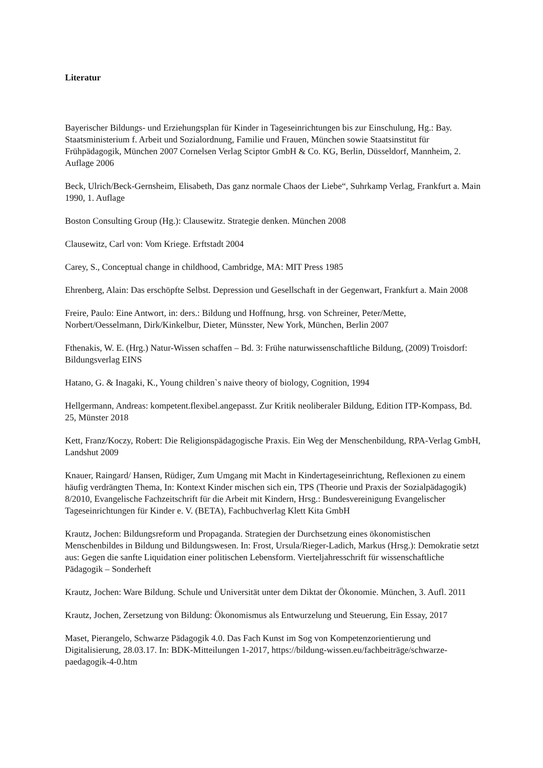Literatur
Bayerischer Bildungs- und Erziehungsplan für Kinder in Tageseinrichtungen bis zur Einschulung, Hg.: Bay. Staatsministerium f. Arbeit und Sozialordnung, Familie und Frauen, München sowie Staatsinstitut für Frühpädagogik, München 2007 Cornelsen Verlag Sciptor GmbH & Co. KG, Berlin, Düsseldorf, Mannheim, 2. Auflage 2006
Beck, Ulrich/Beck-Gernsheim, Elisabeth, Das ganz normale Chaos der Liebe“, Suhrkamp Verlag, Frankfurt a. Main 1990, 1. Auflage
Boston Consulting Group (Hg.): Clausewitz. Strategie denken. München 2008
Clausewitz, Carl von: Vom Kriege. Erftstadt 2004
Carey, S., Conceptual change in childhood, Cambridge, MA: MIT Press 1985
Ehrenberg, Alain: Das erschöpfte Selbst. Depression und Gesellschaft in der Gegenwart, Frankfurt a. Main 2008
Freire, Paulo: Eine Antwort, in: ders.: Bildung und Hoffnung, hrsg. von Schreiner, Peter/Mette, Norbert/Oesselmann, Dirk/Kinkelbur, Dieter, Münsster, New York, München, Berlin 2007
Fthenakis, W. E. (Hrg.) Natur-Wissen schaffen – Bd. 3: Frühe naturwissenschaftliche Bildung, (2009) Troisdorf: Bildungsverlag EINS
Hatano, G. & Inagaki, K., Young children`s naive theory of biology, Cognition, 1994
Hellgermann, Andreas: kompetent.flexibel.angepasst. Zur Kritik neoliberaler Bildung, Edition ITP-Kompass, Bd. 25, Münster 2018
Kett, Franz/Koczy, Robert: Die Religionspädagogische Praxis. Ein Weg der Menschenbildung, RPA-Verlag GmbH, Landshut 2009
Knauer, Raingard/ Hansen, Rüdiger, Zum Umgang mit Macht in Kindertageseinrichtung, Reflexionen zu einem häufig verdrängten Thema, In: Kontext Kinder mischen sich ein, TPS (Theorie und Praxis der Sozialpädagogik) 8/2010, Evangelische Fachzeitschrift für die Arbeit mit Kindern, Hrsg.: Bundesvereinigung Evangelischer Tageseinrichtungen für Kinder e. V. (BETA), Fachbuchverlag Klett Kita GmbH
Krautz, Jochen: Bildungsreform und Propaganda. Strategien der Durchsetzung eines ökonomistischen Menschenbildes in Bildung und Bildungswesen. In: Frost, Ursula/Rieger-Ladich, Markus (Hrsg.): Demokratie setzt aus: Gegen die sanfte Liquidation einer politischen Lebensform. Vierteljahresschrift für wissenschaftliche Pädagogik – Sonderheft
Krautz, Jochen: Ware Bildung. Schule und Universität unter dem Diktat der Ökonomie. München, 3. Aufl. 2011
Krautz, Jochen, Zersetzung von Bildung: Ökonomismus als Entwurzelung und Steuerung, Ein Essay, 2017
Maset, Pierangelo, Schwarze Pädagogik 4.0. Das Fach Kunst im Sog von Kompetenzorientierung und Digitalisierung, 28.03.17. In: BDK-Mitteilungen 1-2017, https://bildung-wissen.eu/fachbeiträge/schwarze-paedagogik-4-0.htm